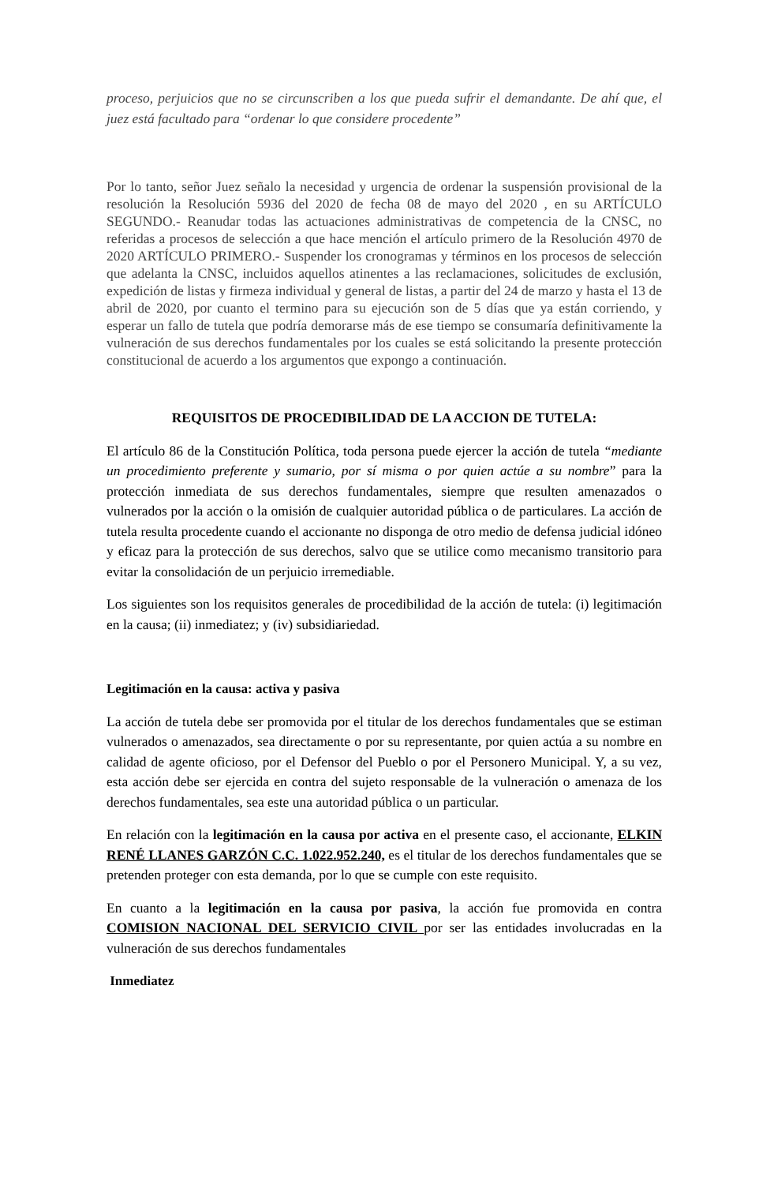proceso, perjuicios que no se circunscriben a los que pueda sufrir el demandante. De ahí que, el juez está facultado para “ordenar lo que considere procedente”
Por lo tanto, señor Juez señalo la necesidad y urgencia de ordenar la suspensión provisional de la resolución la Resolución 5936 del 2020 de fecha 08 de mayo del 2020 , en su ARTÍCULO SEGUNDO.- Reanudar todas las actuaciones administrativas de competencia de la CNSC, no referidas a procesos de selección a que hace mención el artículo primero de la Resolución 4970 de 2020 ARTÍCULO PRIMERO.- Suspender los cronogramas y términos en los procesos de selección que adelanta la CNSC, incluidos aquellos atinentes a las reclamaciones, solicitudes de exclusión, expedición de listas y firmeza individual y general de listas, a partir del 24 de marzo y hasta el 13 de abril de 2020, por cuanto el termino para su ejecución son de 5 días que ya están corriendo, y esperar un fallo de tutela que podría demorarse más de ese tiempo se consumaría definitivamente la vulneración de sus derechos fundamentales por los cuales se está solicitando la presente protección constitucional de acuerdo a los argumentos que expongo a continuación.
REQUISITOS DE PROCEDIBILIDAD DE LA ACCION DE TUTELA:
El artículo 86 de la Constitución Política, toda persona puede ejercer la acción de tutela “mediante un procedimiento preferente y sumario, por sí misma o por quien actúe a su nombre” para la protección inmediata de sus derechos fundamentales, siempre que resulten amenazados o vulnerados por la acción o la omisión de cualquier autoridad pública o de particulares. La acción de tutela resulta procedente cuando el accionante no disponga de otro medio de defensa judicial idóneo y eficaz para la protección de sus derechos, salvo que se utilice como mecanismo transitorio para evitar la consolidación de un perjuicio irremediable.
Los siguientes son los requisitos generales de procedibilidad de la acción de tutela: (i) legitimación en la causa; (ii) inmediatez; y (iv) subsidiariedad.
Legitimación en la causa: activa y pasiva
La acción de tutela debe ser promovida por el titular de los derechos fundamentales que se estiman vulnerados o amenazados, sea directamente o por su representante, por quien actúa a su nombre en calidad de agente oficioso, por el Defensor del Pueblo o por el Personero Municipal. Y, a su vez, esta acción debe ser ejercida en contra del sujeto responsable de la vulneración o amenaza de los derechos fundamentales, sea este una autoridad pública o un particular.
En relación con la legitimación en la causa por activa en el presente caso, el accionante, ELKIN RENÉ LLANES GARZÓN C.C. 1.022.952.240, es el titular de los derechos fundamentales que se pretenden proteger con esta demanda, por lo que se cumple con este requisito.
En cuanto a la legitimación en la causa por pasiva, la acción fue promovida en contra COMISION NACIONAL DEL SERVICIO CIVIL por ser las entidades involucradas en la vulneración de sus derechos fundamentales
Inmediatez